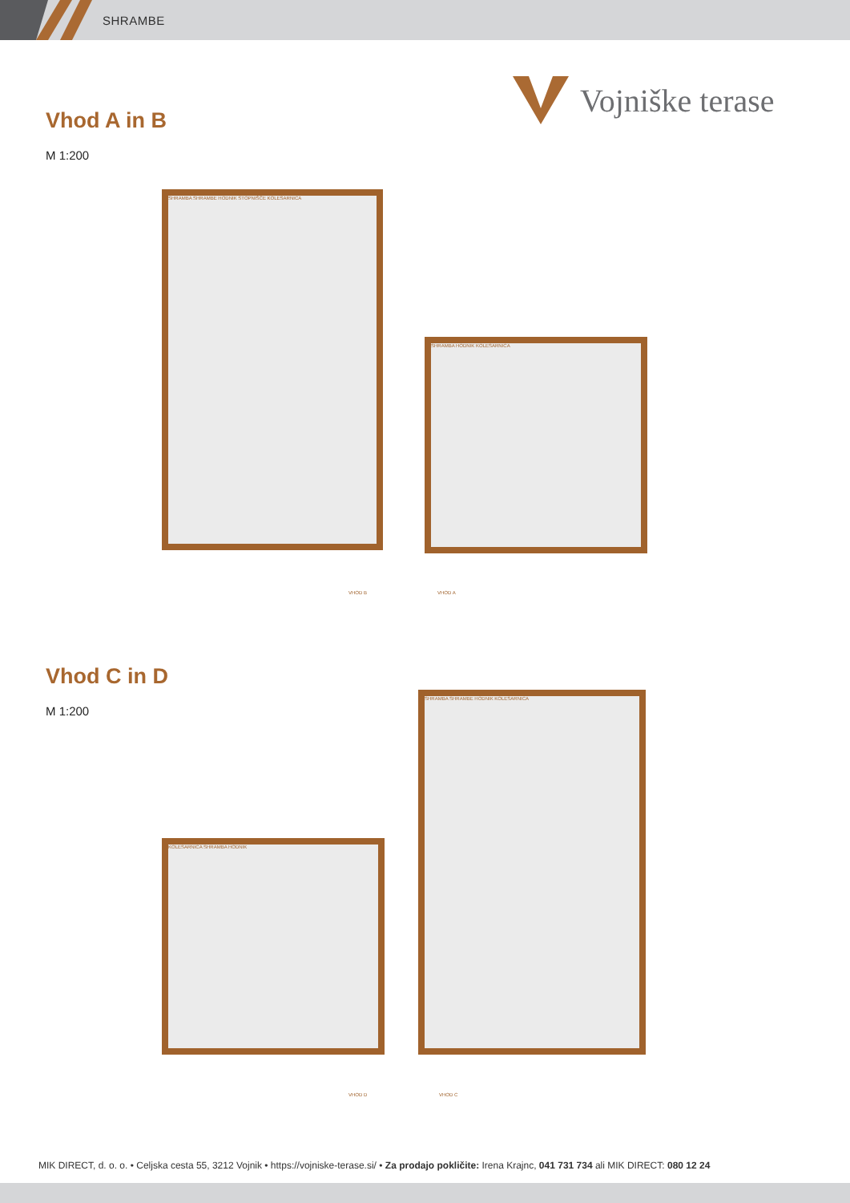SHRAMBE
Vojniške terase
Vhod A in B
M 1:200
SHRAMBA SHRAMBE HODNIK STOPNIŠČE KOLESARNICA
VHOD B
SHRAMBA HODNIK KOLESARNICA
VHOD A
Vhod C in D
M 1:200
KOLESARNICA SHRAMBA HODNIK
VHOD D
SHRAMBA SHRAMBE HODNIK KOLESARNICA
VHOD C
MIK DIRECT, d. o. o. • Celjska cesta 55, 3212 Vojnik • https://vojniske-terase.si/ • Za prodajo pokličite: Irena Krajnc, 041 731 734 ali MIK DIRECT: 080 12 24